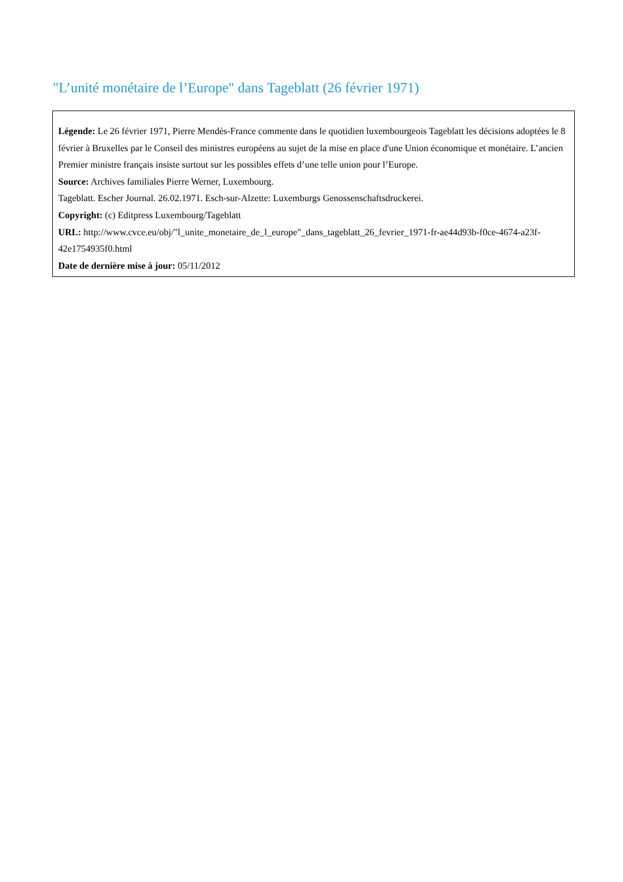"L’unité monétaire de l’Europe" dans Tageblatt (26 février 1971)
Légende: Le 26 février 1971, Pierre Mendès-France commente dans le quotidien luxembourgeois Tageblatt les décisions adoptées le 8 février à Bruxelles par le Conseil des ministres européens au sujet de la mise en place d'une Union économique et monétaire. L’ancien Premier ministre français insiste surtout sur les possibles effets d’une telle union pour l’Europe.
Source: Archives familiales Pierre Werner, Luxembourg.
Tageblatt. Escher Journal. 26.02.1971. Esch-sur-Alzette: Luxemburgs Genossenschaftsdruckerei.
Copyright: (c) Editpress Luxembourg/Tageblatt
URL: http://www.cvce.eu/obj/"l_unite_monetaire_de_l_europe"_dans_tageblatt_26_fevrier_1971-fr-ae44d93b-f0ce-4674-a23f-42e1754935f0.html
Date de dernière mise à jour: 05/11/2012